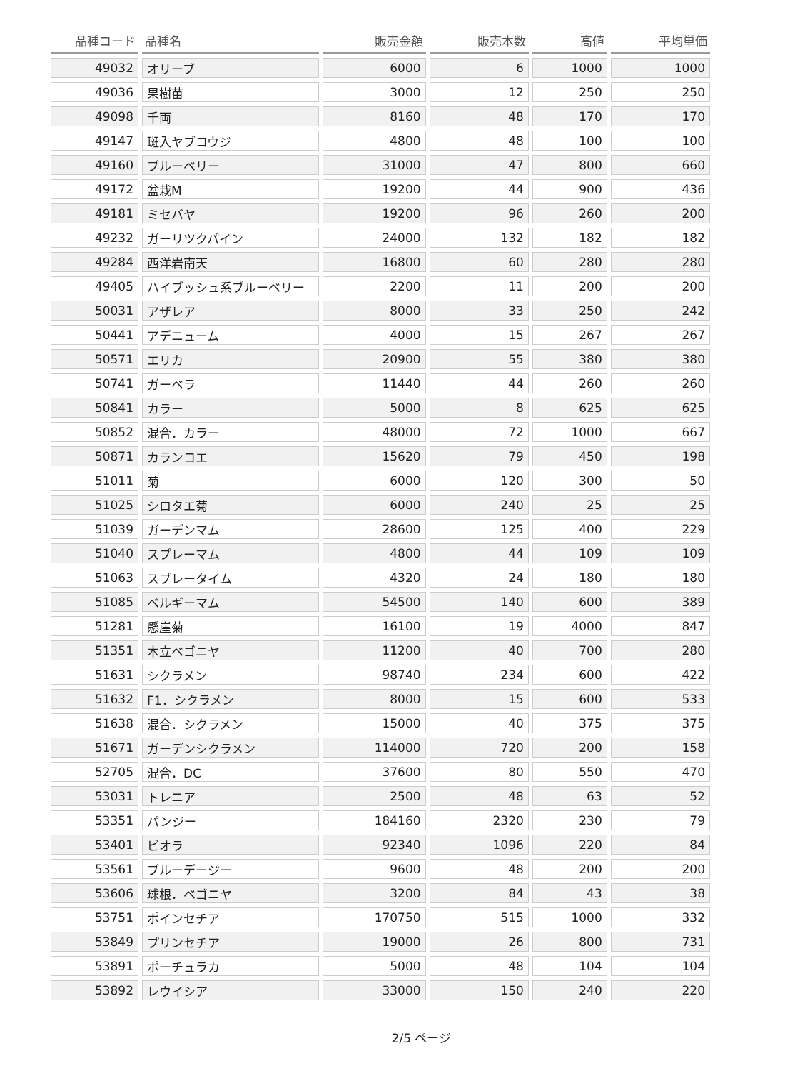| 品種コード | 品種名 | 販売金額 | 販売本数 | 高値 | 平均単価 |
| --- | --- | --- | --- | --- | --- |
| 49032 | オリーブ | 6000 | 6 | 1000 | 1000 |
| 49036 | 果樹苗 | 3000 | 12 | 250 | 250 |
| 49098 | 千両 | 8160 | 48 | 170 | 170 |
| 49147 | 斑入ヤブコウジ | 4800 | 48 | 100 | 100 |
| 49160 | ブルーベリー | 31000 | 47 | 800 | 660 |
| 49172 | 盆栽M | 19200 | 44 | 900 | 436 |
| 49181 | ミセバヤ | 19200 | 96 | 260 | 200 |
| 49232 | ガーリツクパイン | 24000 | 132 | 182 | 182 |
| 49284 | 西洋岩南天 | 16800 | 60 | 280 | 280 |
| 49405 | ハイブッシュ系ブルーベリー | 2200 | 11 | 200 | 200 |
| 50031 | アザレア | 8000 | 33 | 250 | 242 |
| 50441 | アデニューム | 4000 | 15 | 267 | 267 |
| 50571 | エリカ | 20900 | 55 | 380 | 380 |
| 50741 | ガーベラ | 11440 | 44 | 260 | 260 |
| 50841 | カラー | 5000 | 8 | 625 | 625 |
| 50852 | 混合．カラー | 48000 | 72 | 1000 | 667 |
| 50871 | カランコエ | 15620 | 79 | 450 | 198 |
| 51011 | 菊 | 6000 | 120 | 300 | 50 |
| 51025 | シロタエ菊 | 6000 | 240 | 25 | 25 |
| 51039 | ガーデンマム | 28600 | 125 | 400 | 229 |
| 51040 | スプレーマム | 4800 | 44 | 109 | 109 |
| 51063 | スプレータイム | 4320 | 24 | 180 | 180 |
| 51085 | ベルギーマム | 54500 | 140 | 600 | 389 |
| 51281 | 懸崖菊 | 16100 | 19 | 4000 | 847 |
| 51351 | 木立ベゴニヤ | 11200 | 40 | 700 | 280 |
| 51631 | シクラメン | 98740 | 234 | 600 | 422 |
| 51632 | F1．シクラメン | 8000 | 15 | 600 | 533 |
| 51638 | 混合．シクラメン | 15000 | 40 | 375 | 375 |
| 51671 | ガーデンシクラメン | 114000 | 720 | 200 | 158 |
| 52705 | 混合．DC | 37600 | 80 | 550 | 470 |
| 53031 | トレニア | 2500 | 48 | 63 | 52 |
| 53351 | パンジー | 184160 | 2320 | 230 | 79 |
| 53401 | ビオラ | 92340 | 1096 | 220 | 84 |
| 53561 | ブルーデージー | 9600 | 48 | 200 | 200 |
| 53606 | 球根．ベゴニヤ | 3200 | 84 | 43 | 38 |
| 53751 | ポインセチア | 170750 | 515 | 1000 | 332 |
| 53849 | プリンセチア | 19000 | 26 | 800 | 731 |
| 53891 | ポーチュラカ | 5000 | 48 | 104 | 104 |
| 53892 | レウイシア | 33000 | 150 | 240 | 220 |
2/5 ページ